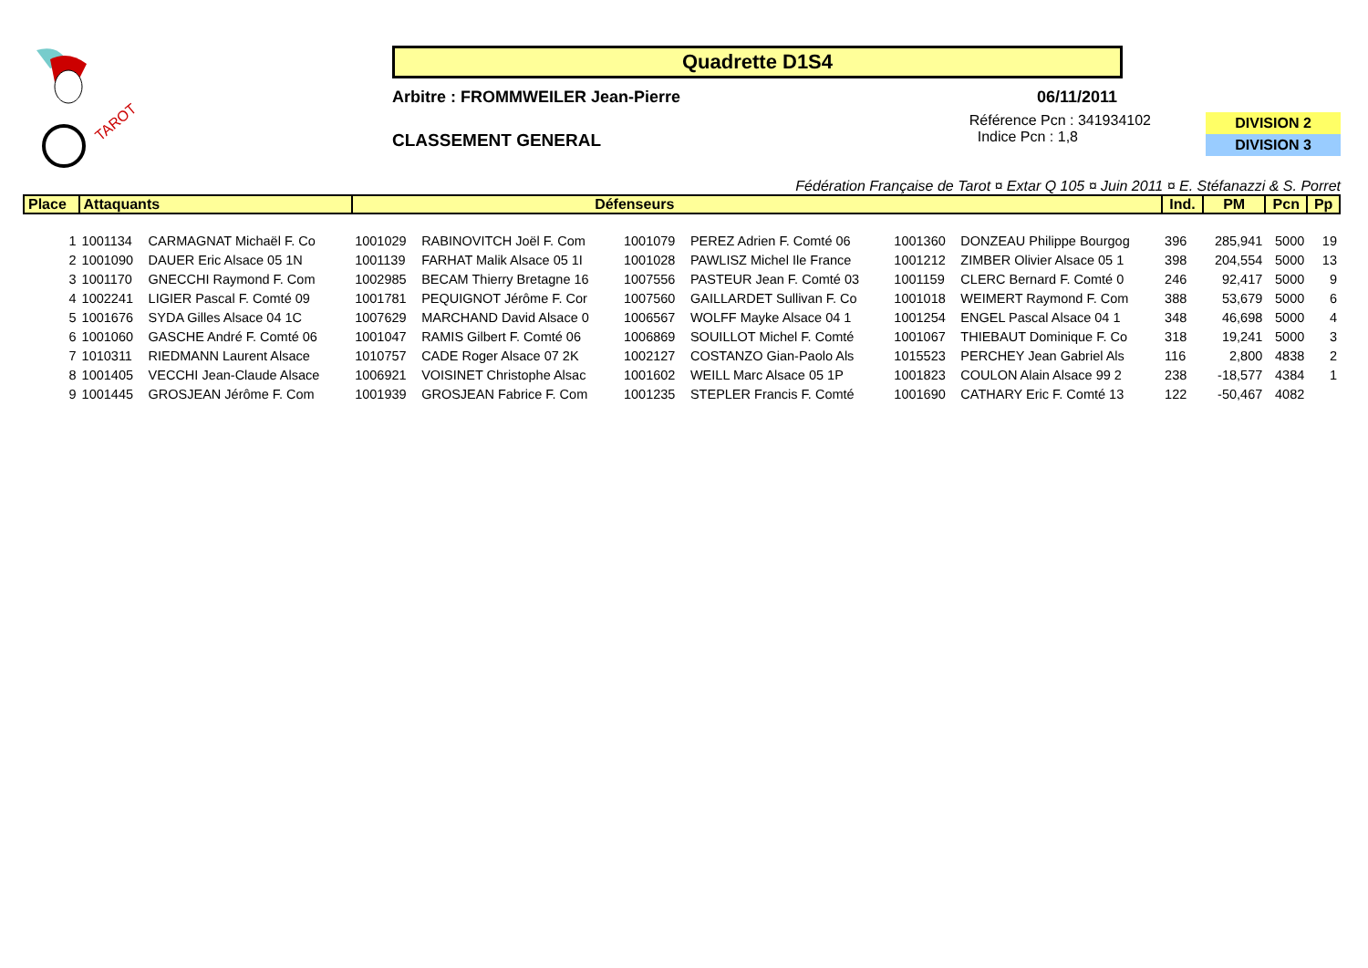TAROT
Quadrette D1S4
Arbitre : FROMMWEILER Jean-Pierre 06/11/2011
CLASSEMENT GENERAL
Référence Pcn : 341934102
Indice Pcn : 1,8
DIVISION 2
DIVISION 3
Fédération Française de Tarot ¤ Extar Q 105 ¤ Juin 2011 ¤ E. Stéfanazzi & S. Porret
| Place | Attaquants | | Défenseurs | | | | | | Ind. | PM | Pcn | Pp |
| --- | --- | --- | --- | --- | --- | --- | --- | --- | --- | --- | --- | --- |
| 1 | 1001134 | CARMAGNAT Michaël F. Co | 1001029 | RABINOVITCH Joël F. Com | 1001079 | PEREZ Adrien F. Comté 06 | 1001360 | DONZEAU Philippe Bourgog | 396 | 285,941 | 5000 | 19 |
| 2 | 1001090 | DAUER Eric Alsace 05 1N | 1001139 | FARHAT Malik Alsace 05 1I | 1001028 | PAWLISZ Michel Ile France | 1001212 | ZIMBER Olivier Alsace 05 1 | 398 | 204,554 | 5000 | 13 |
| 3 | 1001170 | GNECCHI Raymond F. Com | 1002985 | BECAM Thierry Bretagne 16 | 1007556 | PASTEUR Jean F. Comté 03 | 1001159 | CLERC Bernard F. Comté 0 | 246 | 92,417 | 5000 | 9 |
| 4 | 1002241 | LIGIER Pascal F. Comté 09 | 1001781 | PEQUIGNOT Jérôme F. Cor | 1007560 | GAILLARDET Sullivan F. Co | 1001018 | WEIMERT Raymond F. Com | 388 | 53,679 | 5000 | 6 |
| 5 | 1001676 | SYDA Gilles Alsace 04 1C | 1007629 | MARCHAND David Alsace 0 | 1006567 | WOLFF Mayke Alsace 04 1 | 1001254 | ENGEL Pascal Alsace 04 1 | 348 | 46,698 | 5000 | 4 |
| 6 | 1001060 | GASCHE André F. Comté 06 | 1001047 | RAMIS Gilbert F. Comté 06 | 1006869 | SOUILLOT Michel F. Comté | 1001067 | THIEBAUT Dominique F. Co | 318 | 19,241 | 5000 | 3 |
| 7 | 1010311 | RIEDMANN Laurent Alsace | 1010757 | CADE Roger Alsace 07 2K | 1002127 | COSTANZO Gian-Paolo Als | 1015523 | PERCHEY Jean Gabriel Als | 116 | 2,800 | 4838 | 2 |
| 8 | 1001405 | VECCHI Jean-Claude Alsace | 1006921 | VOISINET Christophe Alsac | 1001602 | WEILL Marc Alsace 05 1P | 1001823 | COULON Alain Alsace 99 2 | 238 | -18,577 | 4384 | 1 |
| 9 | 1001445 | GROSJEAN Jérôme F. Com | 1001939 | GROSJEAN Fabrice F. Com | 1001235 | STEPLER Francis F. Comté | 1001690 | CATHARY Eric F. Comté 13 | 122 | -50,467 | 4082 | |